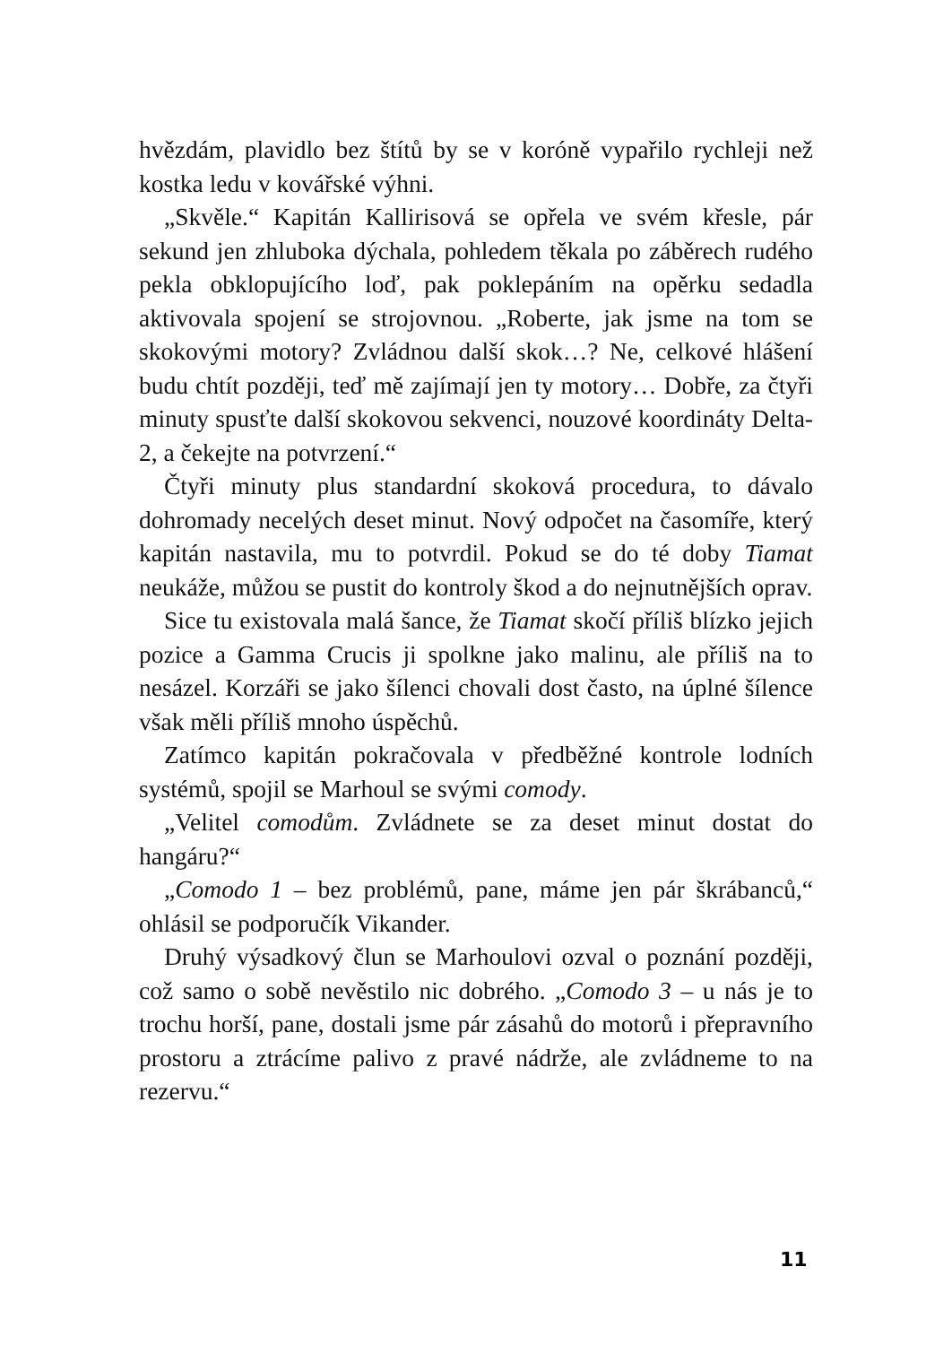hvězdám, plavidlo bez štítů by se v koróně vypařilo rychleji než kostka ledu v kovářské výhni.
„Skvěle.“ Kapitán Kallirisová se opřela ve svém křesle, pár sekund jen zhluboka dýchala, pohledem těkala po záběrech rudého pekla obklopujícího loď, pak poklepáním na opěrku sedadla aktivovala spojení se strojovnou. „Roberte, jak jsme na tom se skokovými motory? Zvládnou další skok…? Ne, celkové hlášení budu chtít později, teď mě zajímají jen ty motory… Dobře, za čtyři minuty spusťte další skokovou sekvenci, nouzové koordináty Delta-2, a čekejte na potvrzení.“
Čtyři minuty plus standardní skoková procedura, to dávalo dohromady necelých deset minut. Nový odpočet na časomíře, který kapitán nastavila, mu to potvrdil. Pokud se do té doby Tiamat neukáže, můžou se pustit do kontroly škod a do nejnutnějších oprav.
Sice tu existovala malá šance, že Tiamat skočí příliš blízko jejich pozice a Gamma Crucis ji spolkne jako malinu, ale příliš na to nesázel. Korzáři se jako šílenci chovali dost často, na úplné šílence však měli příliš mnoho úspěchů.
Zatímco kapitán pokračovala v předběžné kontrole lodních systémů, spojil se Marhoul se svými comody.
„Velitel comodům. Zvládnete se za deset minut dostat do hangáru?“
„Comodo 1 – bez problémů, pane, máme jen pár škrábanců,“ ohlásil se podporučík Vikander.
Druhý výsadkový člun se Marhoulovi ozval o poznání později, což samo o sobě nevěstilo nic dobrého. „Comodo 3 – u nás je to trochu horší, pane, dostali jsme pár zásahů do motorů i přepravního prostoru a ztrácíme palivo z pravé nádrže, ale zvládneme to na rezervu.“
11